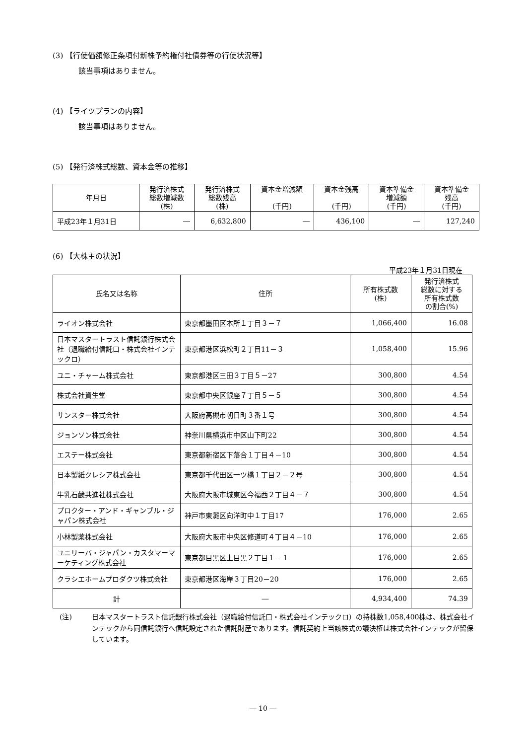(3) 【行使価額修正条項付新株予約権付社債券等の行使状況等】
該当事項はありません。
(4) 【ライツプランの内容】
該当事項はありません。
(5) 【発行済株式総数、資本金等の推移】
| 年月日 | 発行済株式 総数増減数 (株) | 発行済株式 総数残高 (株) | 資本金増減額 (千円) | 資本金残高 (千円) | 資本準備金 増減額 (千円) | 資本準備金 残高 (千円) |
| --- | --- | --- | --- | --- | --- | --- |
| 平成23年１月31日 | ― | 6,632,800 | ― | 436,100 | ― | 127,240 |
(6) 【大株主の状況】
平成23年１月31日現在
| 氏名又は名称 | 住所 | 所有株式数 (株) | 発行済株式 総数に対する 所有株式数 の割合(%) |
| --- | --- | --- | --- |
| ライオン株式会社 | 東京都墨田区本所１丁目３－７ | 1,066,400 | 16.08 |
| 日本マスタートラスト信託銀行株式会社（退職給付信託口・株式会社インテックロ） | 東京都港区浜松町２丁目11－３ | 1,058,400 | 15.96 |
| ユニ・チャーム株式会社 | 東京都港区三田３丁目５－27 | 300,800 | 4.54 |
| 株式会社資生堂 | 東京都中央区銀座７丁目５－５ | 300,800 | 4.54 |
| サンスター株式会社 | 大阪府高槻市朝日町３番１号 | 300,800 | 4.54 |
| ジョンソン株式会社 | 神奈川県横浜市中区山下町22 | 300,800 | 4.54 |
| エステー株式会社 | 東京都新宿区下落合１丁目４－10 | 300,800 | 4.54 |
| 日本製紙クレシア株式会社 | 東京都千代田区一ツ橋１丁目２－２号 | 300,800 | 4.54 |
| 牛乳石鹸共進社株式会社 | 大阪府大阪市城東区今福西２丁目４－７ | 300,800 | 4.54 |
| プロクター・アンド・ギャンブル・ジャパン株式会社 | 神戸市東灘区向洋町中１丁目17 | 176,000 | 2.65 |
| 小林製薬株式会社 | 大阪府大阪市中央区修道町４丁目４－10 | 176,000 | 2.65 |
| ユニリーバ・ジャパン・カスタマーマーケティング株式会社 | 東京都目黒区上目黒２丁目１－１ | 176,000 | 2.65 |
| クラシエホームプロダクツ株式会社 | 東京都港区海岸３丁目20－20 | 176,000 | 2.65 |
| 計 | ― | 4,934,400 | 74.39 |
(注) 日本マスタートラスト信託銀行株式会社（退職給付信託口・株式会社インテックロ）の持株数1,058,400株は、株式会社インテックから同信託銀行へ信託設定された信託財産であります。信託契約上当該株式の議決権は株式会社インテックが留保しています。
― 10 ―